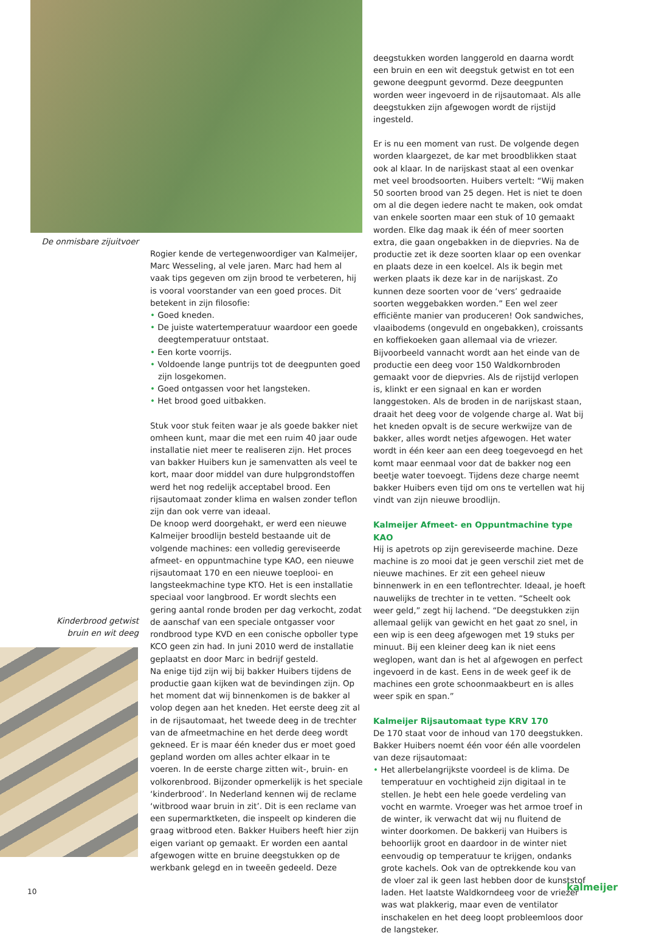De onmisbare zijuitvoer
Kinderbrood getwist bruin en wit deeg
Rogier kende de vertegenwoordiger van Kalmeijer, Marc Wesseling, al vele jaren. Marc had hem al vaak tips gegeven om zijn brood te verbeteren, hij is vooral voorstander van een goed proces. Dit betekent in zijn filosofie:
• Goed kneden.
• De juiste watertemperatuur waardoor een goede deegtemperatuur ontstaat.
• Een korte voorrijs.
• Voldoende lange puntrijs tot de deegpunten goed zijn losgekomen.
• Goed ontgassen voor het langsteken.
• Het brood goed uitbakken.
Stuk voor stuk feiten waar je als goede bakker niet omheen kunt, maar die met een ruim 40 jaar oude installatie niet meer te realiseren zijn. Het proces van bakker Huibers kun je samenvatten als veel te kort, maar door middel van dure hulpgrondstoffen werd het nog redelijk acceptabel brood. Een rijsautomaat zonder klima en walsen zonder teflon zijn dan ook verre van ideaal.
De knoop werd doorgehakt, er werd een nieuwe Kalmeijer broodlijn besteld bestaande uit de volgende machines: een volledig gereviseerde afmeet- en oppuntmachine type KAO, een nieuwe rijsautomaat 170 en een nieuwe toeplooi- en langsteekmachine type KTO. Het is een installatie speciaal voor langbrood. Er wordt slechts een gering aantal ronde broden per dag verkocht, zodat de aanschaf van een speciale ontgasser voor rondbrood type KVD en een conische opboller type KCO geen zin had. In juni 2010 werd de installatie geplaatst en door Marc in bedrijf gesteld.
Na enige tijd zijn wij bij bakker Huibers tijdens de productie gaan kijken wat de bevindingen zijn. Op het moment dat wij binnenkomen is de bakker al volop degen aan het kneden. Het eerste deeg zit al in de rijsautomaat, het tweede deeg in de trechter van de afmeetmachine en het derde deeg wordt gekneed. Er is maar één kneder dus er moet goed gepland worden om alles achter elkaar in te voeren. In de eerste charge zitten wit-, bruin- en volkorenbrood. Bijzonder opmerkelijk is het speciale ‘kinderbrood’. In Nederland kennen wij de reclame ‘witbrood waar bruin in zit’. Dit is een reclame van een supermarktketen, die inspeelt op kinderen die graag witbrood eten. Bakker Huibers heeft hier zijn eigen variant op gemaakt. Er worden een aantal afgewogen witte en bruine deegstukken op de werkbank gelegd en in tweeën gedeeld. Deze
deegstukken worden langgerold en daarna wordt een bruin en een wit deegstuk getwist en tot een gewone deegpunt gevormd. Deze deegpunten worden weer ingevoerd in de rijsautomaat. Als alle deegstukken zijn afgewogen wordt de rijstijd ingesteld.
Er is nu een moment van rust. De volgende degen worden klaargezet, de kar met broodblikken staat ook al klaar. In de narijskast staat al een ovenkar met veel broodsoorten. Huibers vertelt: “Wij maken 50 soorten brood van 25 degen. Het is niet te doen om al die degen iedere nacht te maken, ook omdat van enkele soorten maar een stuk of 10 gemaakt worden. Elke dag maak ik één of meer soorten extra, die gaan ongebakken in de diepvries. Na de productie zet ik deze soorten klaar op een ovenkar en plaats deze in een koelcel. Als ik begin met werken plaats ik deze kar in de narijskast. Zo kunnen deze soorten voor de ‘vers’ gedraaide soorten weggebakken worden.” Een wel zeer efficiënte manier van produceren! Ook sandwiches, vlaaibodems (ongevuld en ongebakken), croissants en koffiekoeken gaan allemaal via de vriezer. Bijvoorbeeld vannacht wordt aan het einde van de productie een deeg voor 150 Waldkornbroden gemaakt voor de diepvries. Als de rijstijd verlopen is, klinkt er een signaal en kan er worden langgestoken. Als de broden in de narijskast staan, draait het deeg voor de volgende charge al. Wat bij het kneden opvalt is de secure werkwijze van de bakker, alles wordt netjes afgewogen. Het water wordt in één keer aan een deeg toegevoegd en het komt maar eenmaal voor dat de bakker nog een beetje water toevoegt. Tijdens deze charge neemt bakker Huibers even tijd om ons te vertellen wat hij vindt van zijn nieuwe broodlijn.
Kalmeijer Afmeet- en Oppuntmachine type KAO
Hij is apetrots op zijn gereviseerde machine. Deze machine is zo mooi dat je geen verschil ziet met de nieuwe machines. Er zit een geheel nieuw binnenwerk in en een teflontrechter. Ideaal, je hoeft nauwelijks de trechter in te vetten. “Scheelt ook weer geld,” zegt hij lachend. “De deegstukken zijn allemaal gelijk van gewicht en het gaat zo snel, in een wip is een deeg afgewogen met 19 stuks per minuut. Bij een kleiner deeg kan ik niet eens weglopen, want dan is het al afgewogen en perfect ingevoerd in de kast. Eens in de week geef ik de machines een grote schoonmaakbeurt en is alles weer spik en span.”
Kalmeijer Rijsautomaat type KRV 170
De 170 staat voor de inhoud van 170 deegstukken. Bakker Huibers noemt één voor één alle voordelen van deze rijsautomaat:
• Het allerbelangrijkste voordeel is de klima. De temperatuur en vochtigheid zijn digitaal in te stellen. Je hebt een hele goede verdeling van vocht en warmte. Vroeger was het armoe troef in de winter, ik verwacht dat wij nu fluitend de winter doorkomen. De bakkerij van Huibers is behoorlijk groot en daardoor in de winter niet eenvoudig op temperatuur te krijgen, ondanks grote kachels. Ook van de optrekkende kou van de vloer zal ik geen last hebben door de kunststof laden. Het laatste Waldkorndeeg voor de vriezer was wat plakkerig, maar even de ventilator inschakelen en het deeg loopt probleemloos door de langsteker.
10 kalmeijer